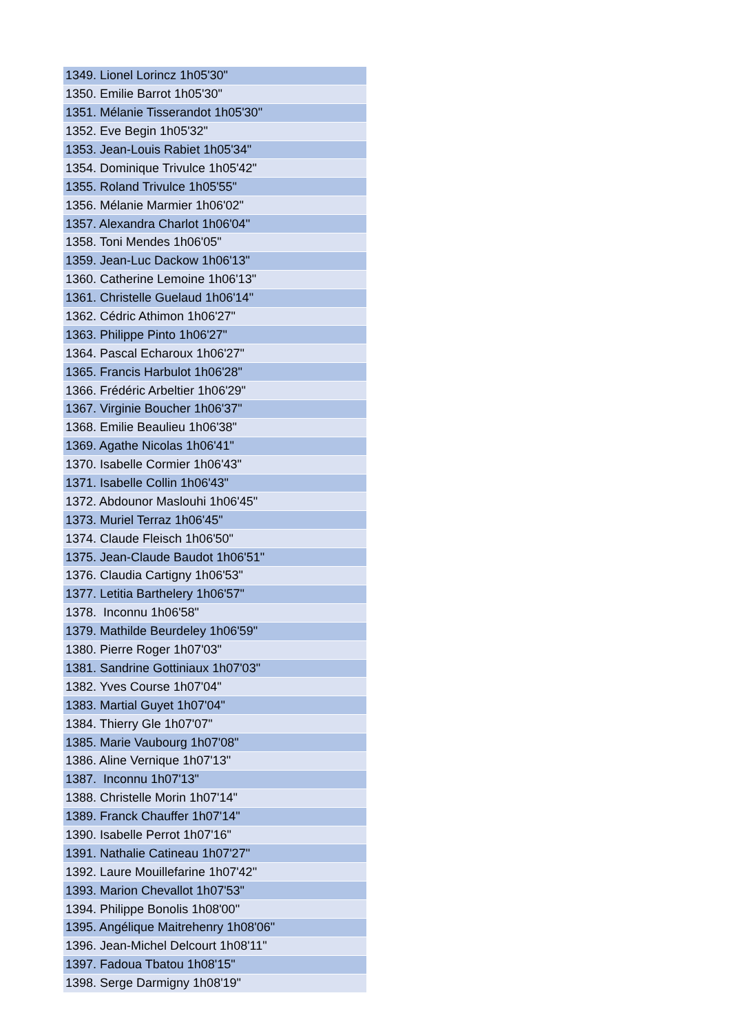| 1349. Lionel Lorincz 1h05'30" |
| 1350. Emilie Barrot 1h05'30" |
| 1351. Mélanie Tisserandot 1h05'30" |
| 1352. Eve Begin 1h05'32" |
| 1353. Jean-Louis Rabiet 1h05'34" |
| 1354. Dominique Trivulce 1h05'42" |
| 1355. Roland Trivulce 1h05'55" |
| 1356. Mélanie Marmier 1h06'02" |
| 1357. Alexandra Charlot 1h06'04" |
| 1358. Toni Mendes 1h06'05" |
| 1359. Jean-Luc Dackow 1h06'13" |
| 1360. Catherine Lemoine 1h06'13" |
| 1361. Christelle Guelaud 1h06'14" |
| 1362. Cédric Athimon 1h06'27" |
| 1363. Philippe Pinto 1h06'27" |
| 1364. Pascal Echaroux 1h06'27" |
| 1365. Francis Harbulot 1h06'28" |
| 1366. Frédéric Arbeltier 1h06'29" |
| 1367. Virginie Boucher 1h06'37" |
| 1368. Emilie Beaulieu 1h06'38" |
| 1369. Agathe Nicolas 1h06'41" |
| 1370. Isabelle Cormier 1h06'43" |
| 1371. Isabelle Collin 1h06'43" |
| 1372. Abdounor Maslouhi 1h06'45" |
| 1373. Muriel Terraz 1h06'45" |
| 1374. Claude Fleisch 1h06'50" |
| 1375. Jean-Claude Baudot 1h06'51" |
| 1376. Claudia Cartigny 1h06'53" |
| 1377. Letitia Barthelery 1h06'57" |
| 1378. Inconnu 1h06'58" |
| 1379. Mathilde Beurdeley 1h06'59" |
| 1380. Pierre Roger 1h07'03" |
| 1381. Sandrine Gottiniaux 1h07'03" |
| 1382. Yves Course 1h07'04" |
| 1383. Martial Guyet 1h07'04" |
| 1384. Thierry Gle 1h07'07" |
| 1385. Marie Vaubourg 1h07'08" |
| 1386. Aline Vernique 1h07'13" |
| 1387. Inconnu 1h07'13" |
| 1388. Christelle Morin 1h07'14" |
| 1389. Franck Chauffer 1h07'14" |
| 1390. Isabelle Perrot 1h07'16" |
| 1391. Nathalie Catineau 1h07'27" |
| 1392. Laure Mouillefarine 1h07'42" |
| 1393. Marion Chevallot 1h07'53" |
| 1394. Philippe Bonolis 1h08'00" |
| 1395. Angélique Maitrehenry 1h08'06" |
| 1396. Jean-Michel Delcourt 1h08'11" |
| 1397. Fadoua Tbatou 1h08'15" |
| 1398. Serge Darmigny 1h08'19" |